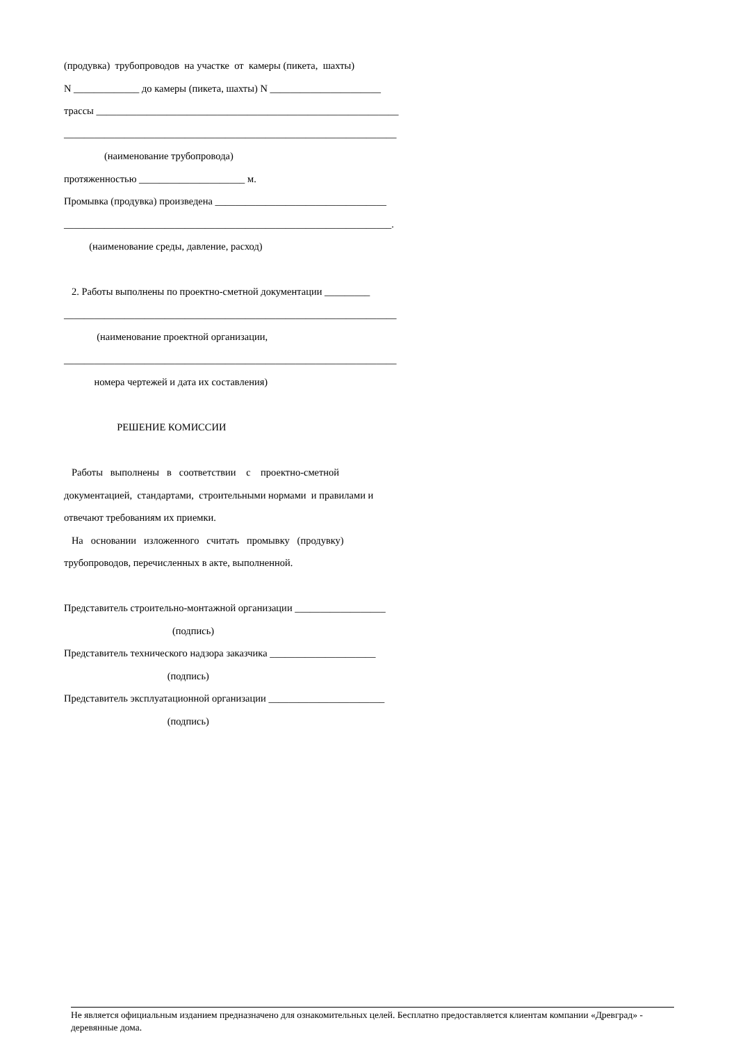(продувка) трубопроводов на участке от камеры (пикета, шахты)
N _____________ до камеры (пикета, шахты) N ______________________
трассы ____________________________________________________________
__________________________________________________________________
(наименование трубопровода)
протяженностью _____________________ м.
Промывка (продувка) произведена __________________________________
_________________________________________________________________.
(наименование среды, давление, расход)
2. Работы выполнены по проектно-сметной документации _________
__________________________________________________________________
(наименование проектной организации,
__________________________________________________________________
номера чертежей и дата их составления)
РЕШЕНИЕ КОМИССИИ
Работы выполнены в соответствии с проектно-сметной
документацией, стандартами, строительными нормами и правилами и
отвечают требованиям их приемки.
На основании изложенного считать промывку (продувку)
трубопроводов, перечисленных в акте, выполненной.
Представитель строительно-монтажной организации __________________
(подпись)
Представитель технического надзора заказчика _____________________
(подпись)
Представитель эксплуатационной организации _______________________
(подпись)
Не является официальным изданием предназначено для ознакомительных целей. Бесплатно предоставляется клиентам компании «Древград» - деревянные дома.